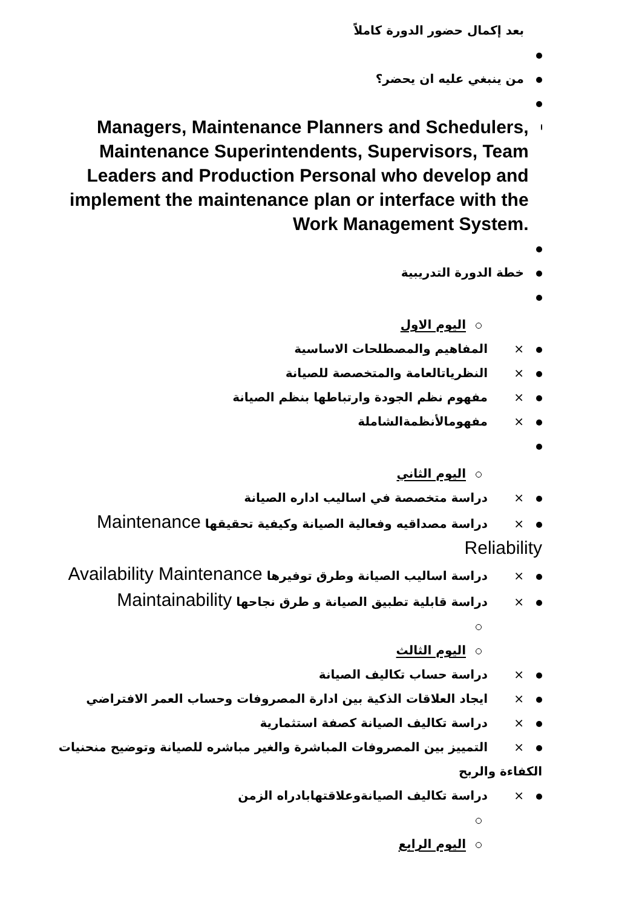بعد إكمال حضور الدورة كاملاً
من ينبغي عليه ان يحضر؟
Managers, Maintenance Planners and Schedulers, Maintenance Superintendents, Supervisors, Team Leaders and Production Personal who develop and implement the maintenance plan or interface with the Work Management System.
خطة الدورة التدريبية
اليوم الاول
× المفاهيم والمصطلحات الاساسية
× النظرياتالعامة والمتخصصة للصيانة
× مفهوم نظم الجودة وارتباطها بنظم الصيانة
× مفهومالأنظمةالشاملة
اليوم الثاني
× دراسة متخصصة في اساليب اداره الصيانة
× دراسة مصداقيه وفعالية الصيانة وكيفية تحقيقها Maintenance Reliability
× دراسة اساليب الصيانة وطرق توفيرها Availability Maintenance
× دراسة قابلية تطبيق الصيانة و طرق نجاحها Maintainability
اليوم الثالث
× دراسة حساب تكاليف الصيانة
× ايجاد العلاقات الذكية بين ادارة المصروفات وحساب العمر الافتراضي
× دراسة تكاليف الصيانة كصفة استثمارية
× التمييز بين المصروفات المباشرة والغير مباشره للصيانة وتوضيح منحنيات الكفاءة والربح
× دراسة تكاليف الصيانةوعلاقتهابادراه الزمن
اليوم الرابع